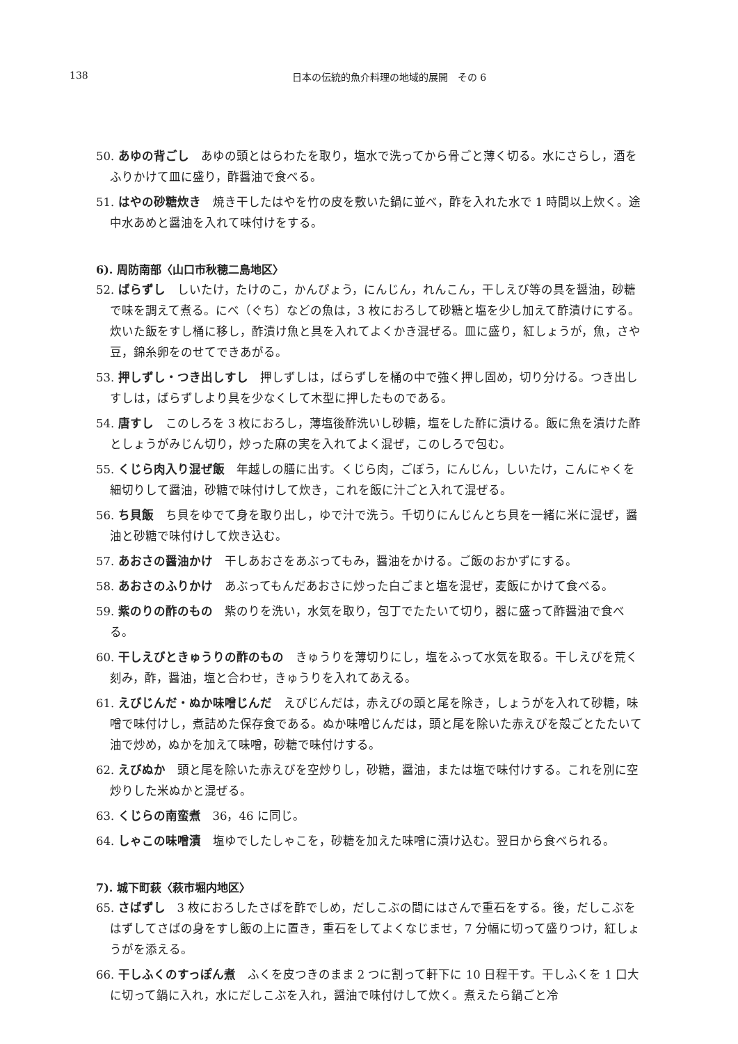138 日本の伝統的魚介料理の地域的展開　その 6
50. あゆの背ごし　あゆの頭とはらわたを取り，塩水で洗ってから骨ごと薄く切る。水にさらし，酒をふりかけて皿に盛り，酢醤油で食べる。
51. はやの砂糖炊き　焼き干したはやを竹の皮を敷いた鍋に並べ，酢を入れた水で 1 時間以上炊く。途中水あめと醤油を入れて味付けをする。
6). 周防南部〈山口市秋穂二島地区〉
52. ばらずし　しいたけ，たけのこ，かんぴょう，にんじん，れんこん，干しえび等の具を醤油，砂糖で味を調えて煮る。にべ（ぐち）などの魚は，3 枚におろして砂糖と塩を少し加えて酢漬けにする。炊いた飯をすし桶に移し，酢漬け魚と具を入れてよくかき混ぜる。皿に盛り，紅しょうが，魚，さや豆，錦糸卵をのせてできあがる。
53. 押しずし・つき出しすし　押しずしは，ばらずしを桶の中で強く押し固め，切り分ける。つき出しすしは，ばらずしより具を少なくして木型に押したものである。
54. 唐すし　このしろを 3 枚におろし，薄塩後酢洗いし砂糖，塩をした酢に漬ける。飯に魚を漬けた酢としょうがみじん切り，炒った麻の実を入れてよく混ぜ，このしろで包む。
55. くじら肉入り混ぜ飯　年越しの膳に出す。くじら肉，ごぼう，にんじん，しいたけ，こんにゃくを細切りして醤油，砂糖で味付けして炊き，これを飯に汁ごと入れて混ぜる。
56. ち貝飯　ち貝をゆでて身を取り出し，ゆで汁で洗う。千切りにんじんとち貝を一緒に米に混ぜ，醤油と砂糖で味付けして炊き込む。
57. あおさの醤油かけ　干しあおさをあぶってもみ，醤油をかける。ご飯のおかずにする。
58. あおさのふりかけ　あぶってもんだあおさに炒った白ごまと塩を混ぜ，麦飯にかけて食べる。
59. 紫のりの酢のもの　紫のりを洗い，水気を取り，包丁でたたいて切り，器に盛って酢醤油で食べる。
60. 干しえびときゅうりの酢のもの　きゅうりを薄切りにし，塩をふって水気を取る。干しえびを荒く刻み，酢，醤油，塩と合わせ，きゅうりを入れてあえる。
61. えびじんだ・ぬか味噌じんだ　えびじんだは，赤えびの頭と尾を除き，しょうがを入れて砂糖，味噌で味付けし，煮詰めた保存食である。ぬか味噌じんだは，頭と尾を除いた赤えびを殻ごとたたいて油で炒め，ぬかを加えて味噌，砂糖で味付けする。
62. えびぬか　頭と尾を除いた赤えびを空炒りし，砂糖，醤油，または塩で味付けする。これを別に空炒りした米ぬかと混ぜる。
63. くじらの南蛮煮　36，46 に同じ。
64. しゃこの味噌漬　塩ゆでしたしゃこを，砂糖を加えた味噌に漬け込む。翌日から食べられる。
7). 城下町萩〈萩市堀内地区〉
65. さばずし　3 枚におろしたさばを酢でしめ，だしこぶの間にはさんで重石をする。後，だしこぶをはずしてさばの身をすし飯の上に置き，重石をしてよくなじませ，7 分幅に切って盛りつけ，紅しょうがを添える。
66. 干しふくのすっぽん煮　ふくを皮つきのまま 2 つに割って軒下に 10 日程干す。干しふくを 1 口大に切って鍋に入れ，水にだしこぶを入れ，醤油で味付けして炊く。煮えたら鍋ごと冷